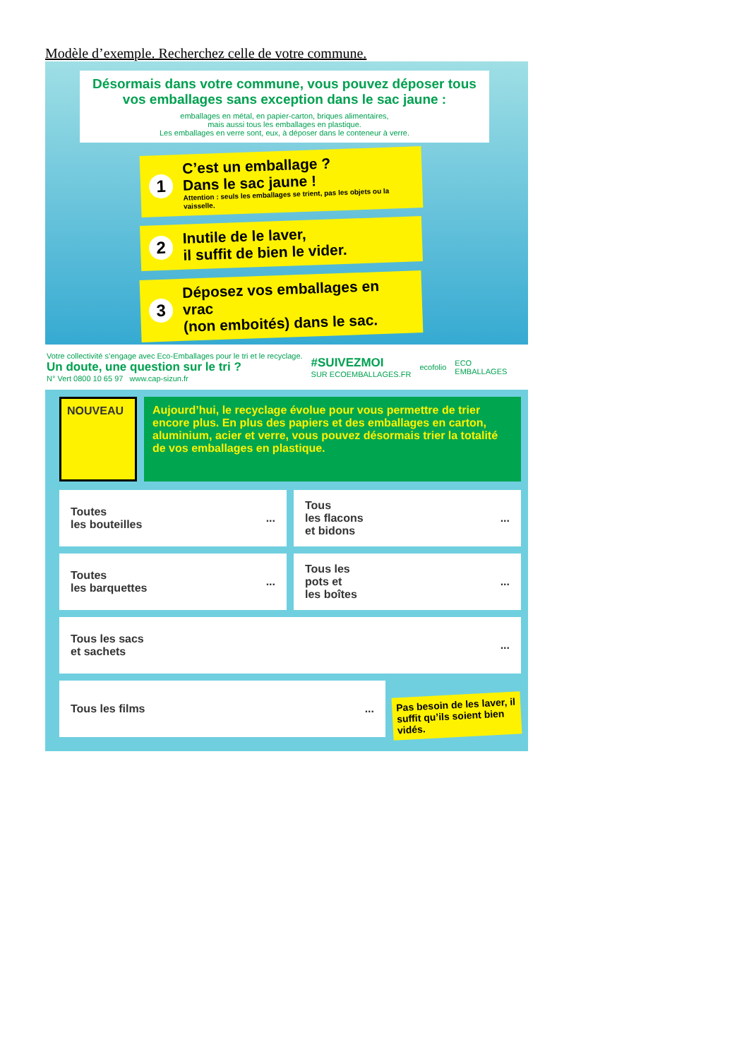Modèle d’exemple. Recherchez celle de votre commune.
Désormais dans votre commune, vous pouvez déposer tous vos emballages sans exception dans le sac jaune :
emballages en métal, en papier-carton, briques alimentaires,
mais aussi tous les emballages en plastique.
Les emballages en verre sont, eux, à déposer dans le conteneur à verre.
1
C’est un emballage ?
Dans le sac jaune !
Attention : seuls les emballages se trient, pas les objets ou la vaisselle.
2
Inutile de le laver,
il suffit de bien le vider.
3
Déposez vos emballages en vrac
(non emboités) dans le sac.
Votre collectivité s’engage avec Eco-Emballages pour le tri et le recyclage.
Un doute, une question sur le tri ?
N° Vert 0800 10 65 97 www.cap-sizun.fr
#SUIVEZMOI
SUR ECOEMBALLAGES.FR
ecofolio
ECO
EMBALLAGES
NOUVEAU
Aujourd’hui, le recyclage évolue pour vous permettre de trier encore plus. En plus des papiers et des emballages en carton, aluminium, acier et verre, vous pouvez désormais trier la totalité de vos emballages en plastique.
Toutes
les bouteilles ...
Tous
les flacons
et bidons ...
Toutes
les barquettes ...
Tous les
pots et
les boîtes ...
Tous les sacs
et sachets ...
Tous les films ...
Pas besoin de les laver, il suffit qu’ils soient bien vidés.